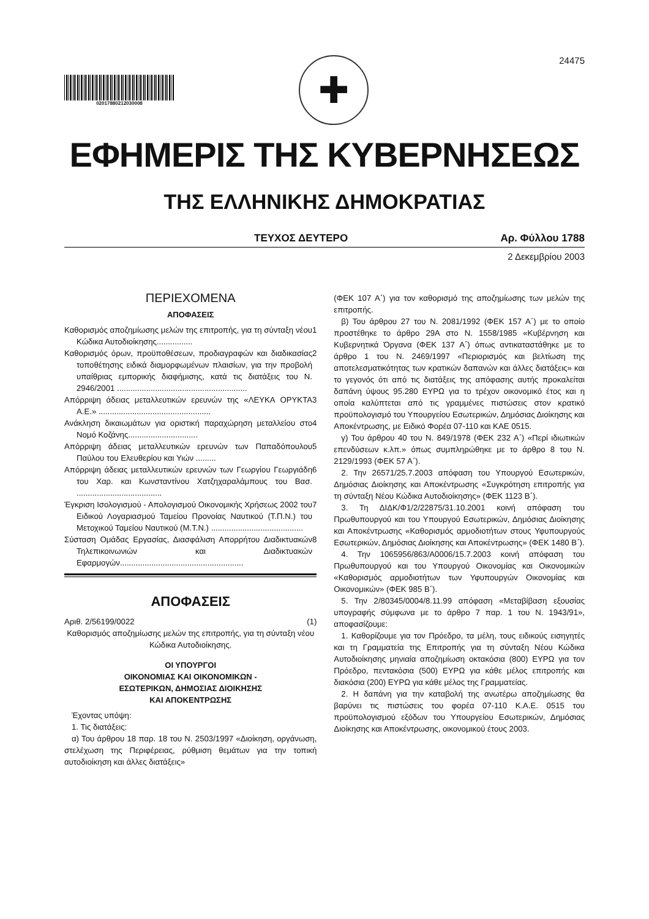02017880212030008
✚
24475
ΕΦΗΜΕΡΙΣ ΤΗΣ ΚΥΒΕΡΝΗΣΕΩΣ
ΤΗΣ ΕΛΛΗΝΙΚΗΣ ΔΗΜΟΚΡΑΤΙΑΣ
ΤΕΥΧΟΣ ΔΕΥΤΕΡΟ Αρ. Φύλλου 1788
2 Δεκεμβρίου 2003
ΠΕΡΙΕΧΟΜΕΝΑ
ΑΠΟΦΑΣΕΙΣ
Καθορισμός αποζημίωσης μελών της επιτροπής, για τη σύνταξη νέου Κώδικα Αυτοδιοίκησης................
1
Καθορισμός όρων, προϋποθέσεων, προδιαγραφών και διαδικασίας τοποθέτησης ειδικά διαμορφωμένων πλαισίων, για την προβολή υπαίθριας εμπορικής διαφήμισης, κατά τις διατάξεις του Ν. 2946/2001 ..........................................................
2
Απόρριψη άδειας μεταλλευτικών ερευνών της «ΛΕΥΚΑ ΟΡΥΚΤΑ Α.Ε.» ..................................................
3
Ανάκληση δικαιωμάτων για οριστική παραχώρηση μεταλλείου στο Νομό Κοζάνης...............................
4
Απόρριψη άδειας μεταλλευτικών ερευνών των Παπαδόπουλου Παύλου του Ελευθερίου και Υιών .........
5
Απόρριψη άδειας μεταλλευτικών ερευνών των Γεωργίου Γεωργιάδη του Χαρ. και Κωνσταντίνου Χατζηχαραλάμπους του Βασ. ......................................
6
Έγκριση Ισολογισμού - Απολογισμού Οικονομικής Χρήσεως 2002 του Ειδικού Λογαριασμού Ταμείου Προνοίας Ναυτικού (Τ.Π.Ν.) του Μετοχικού Ταμείου Ναυτικού (Μ.Τ.Ν.) .........................................
7
Σύσταση Ομάδας Εργασίας, Διασφάλιση Απορρήτου Διαδικτυακών Τηλεπικοινωνιών και Διαδικτυακών Εφαρμογών.......................................................
8
ΑΠΟΦΑΣΕΙΣ
Αριθ. 2/56199/0022 (1)
Καθορισμός αποζημίωσης μελών της επιτροπής, για τη σύνταξη νέου Κώδικα Αυτοδιοίκησης.
ΟΙ ΥΠΟΥΡΓΟΙ
ΟΙΚΟΝΟΜΙΑΣ ΚΑΙ ΟΙΚΟΝΟΜΙΚΩΝ -
ΕΣΩΤΕΡΙΚΩΝ, ΔΗΜΟΣΙΑΣ ΔΙΟΙΚΗΣΗΣ
ΚΑΙ ΑΠΟΚΕΝΤΡΩΣΗΣ
Έχοντας υπόψη:
1. Τις διατάξεις:
α) Του άρθρου 18 παρ. 18 του Ν. 2503/1997 «Διοίκηση, οργάνωση, στελέχωση της Περιφέρειας, ρύθμιση θεμάτων για την τοπική αυτοδιοίκηση και άλλες διατάξεις»
(ΦΕΚ 107 Α΄) για τον καθορισμό της αποζημίωσης των μελών της επιτροπής.
β) Του άρθρου 27 του Ν. 2081/1992 (ΦΕΚ 157 Α΄) με το οποίο προστέθηκε το άρθρο 29Α στο Ν. 1558/1985 «Κυβέρνηση και Κυβερνητικά Όργανα (ΦΕΚ 137 Α΄) όπως αντικαταστάθηκε με το άρθρο 1 του Ν. 2469/1997 «Περιορισμός και βελτίωση της αποτελεσματικότητας των κρατικών δαπανών και άλλες διατάξεις» και το γεγονός ότι από τις διατάξεις της απόφασης αυτής προκαλείται δαπάνη ύψους 95.280 ΕΥΡΩ για το τρέχον οικονομικό έτος και η οποία καλύπτεται από τις γραμμένες πιστώσεις στον κρατικό προϋπολογισμό του Υπουργείου Εσωτερικών, Δημόσιας Διοίκησης και Αποκέντρωσης, με Ειδικό Φορέα 07-110 και ΚΑΕ 0515.
γ) Του άρθρου 40 του Ν. 849/1978 (ΦΕΚ 232 Α΄) «Περί ιδιωτικών επενδύσεων κ.λπ.» όπως συμπληρώθηκε με το άρθρο 8 του Ν. 2129/1993 (ΦΕΚ 57 Α΄).
2. Την 26571/25.7.2003 απόφαση του Υπουργού Εσωτερικών, Δημόσιας Διοίκησης και Αποκέντρωσης «Συγκρότηση επιτροπής για τη σύνταξη Νέου Κώδικα Αυτοδιοίκησης» (ΦΕΚ 1123 Β΄).
3. Τη ΔΙΔΚ/Φ1/2/22875/31.10.2001 κοινή απόφαση του Πρωθυπουργού και του Υπουργού Εσωτερικών, Δημόσιας Διοίκησης και Αποκέντρωσης «Καθορισμός αρμοδιοτήτων στους Υφυπουργούς Εσωτερικών, Δημόσιας Διοίκησης και Αποκέντρωσης» (ΦΕΚ 1480 Β΄).
4. Την 1065956/863/Α0006/15.7.2003 κοινή απόφαση του Πρωθυπουργού και του Υπουργού Οικονομίας και Οικονομικών «Καθορισμός αρμοδιοτήτων των Υφυπουργών Οικονομίας και Οικονομικών» (ΦΕΚ 985 Β΄).
5. Την 2/80345/0004/8.11.99 απόφαση «Μεταβίβαση εξουσίας υπογραφής σύμφωνα με το άρθρο 7 παρ. 1 του Ν. 1943/91», αποφασίζουμε:
1. Καθορίζουμε για τον Πρόεδρο, τα μέλη, τους ειδικούς εισηγητές και τη Γραμματεία της Επιτροπής για τη σύνταξη Νέου Κώδικα Αυτοδιοίκησης μηνιαία αποζημίωση οκτακόσια (800) ΕΥΡΩ για τον Πρόεδρο, πεντακόσια (500) ΕΥΡΩ για κάθε μέλος επιτροπής και διακόσια (200) ΕΥΡΩ για κάθε μέλος της Γραμματείας.
2. Η δαπάνη για την καταβολή της ανωτέρω αποζημίωσης θα βαρύνει τις πιστώσεις του φορέα 07-110 Κ.Α.Ε. 0515 του προϋπολογισμού εξόδων του Υπουργείου Εσωτερικών, Δημόσιας Διοίκησης και Αποκέντρωσης, οικονομικού έτους 2003.